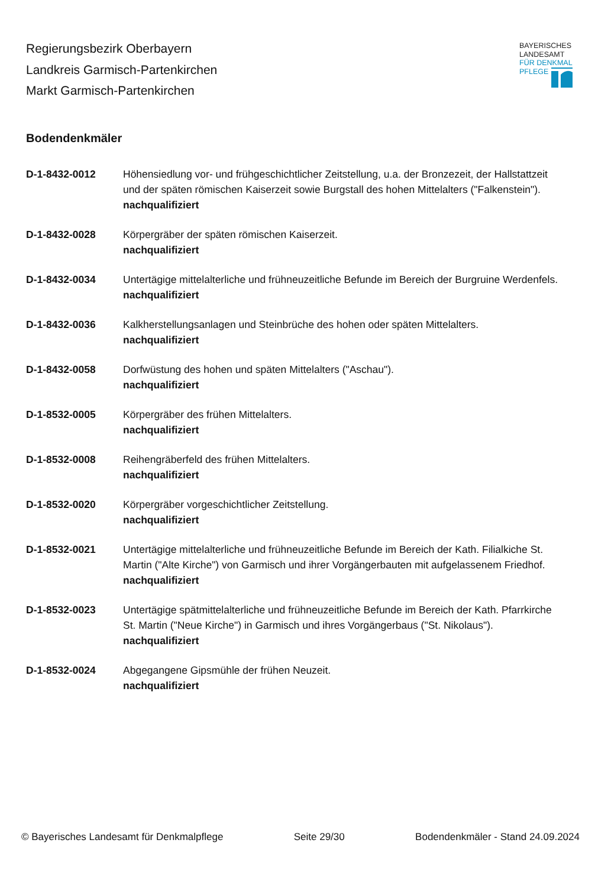Regierungsbezirk Oberbayern
Landkreis Garmisch-Partenkirchen
Markt Garmisch-Partenkirchen
BAYERISCHES
LANDESAMT
FÜR DENKMAL
PFLEGE
Bodendenkmäler
D-1-8432-0012 Höhensiedlung vor- und frühgeschichtlicher Zeitstellung, u.a. der Bronzezeit, der Hallstattzeit und der späten römischen Kaiserzeit sowie Burgstall des hohen Mittelalters ("Falkenstein").
nachqualifiziert
D-1-8432-0028 Körpergräber der späten römischen Kaiserzeit.
nachqualifiziert
D-1-8432-0034 Untertägige mittelalterliche und frühneuzeitliche Befunde im Bereich der Burgruine Werdenfels.
nachqualifiziert
D-1-8432-0036 Kalkherstellungsanlagen und Steinbrüche des hohen oder späten Mittelalters.
nachqualifiziert
D-1-8432-0058 Dorfwüstung des hohen und späten Mittelalters ("Aschau").
nachqualifiziert
D-1-8532-0005 Körpergräber des frühen Mittelalters.
nachqualifiziert
D-1-8532-0008 Reihengräberfeld des frühen Mittelalters.
nachqualifiziert
D-1-8532-0020 Körpergräber vorgeschichtlicher Zeitstellung.
nachqualifiziert
D-1-8532-0021 Untertägige mittelalterliche und frühneuzeitliche Befunde im Bereich der Kath. Filialkiche St. Martin ("Alte Kirche") von Garmisch und ihrer Vorgängerbauten mit aufgelassenem Friedhof.
nachqualifiziert
D-1-8532-0023 Untertägige spätmittelalterliche und frühneuzeitliche Befunde im Bereich der Kath. Pfarrkirche St. Martin ("Neue Kirche") in Garmisch und ihres Vorgängerbaus ("St. Nikolaus").
nachqualifiziert
D-1-8532-0024 Abgegangene Gipsmühle der frühen Neuzeit.
nachqualifiziert
© Bayerisches Landesamt für Denkmalpflege Seite 29/30 Bodendenkmäler - Stand 24.09.2024